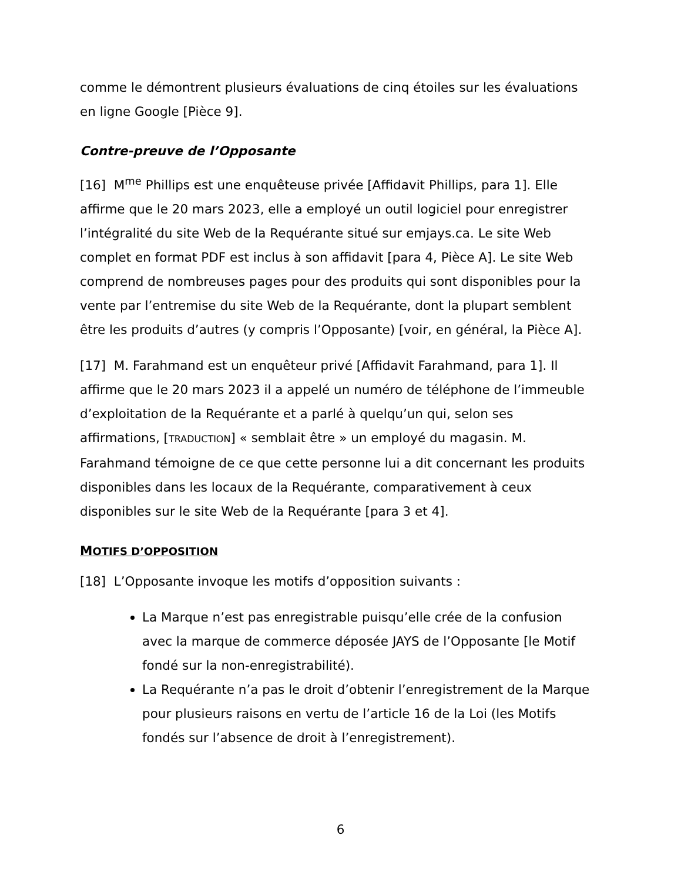comme le démontrent plusieurs évaluations de cinq étoiles sur les évaluations en ligne Google [Pièce 9].
Contre-preuve de l’Opposante
[16] M<sup>me</sup> Phillips est une enquêteuse privée [Affidavit Phillips, para 1]. Elle affirme que le 20 mars 2023, elle a employé un outil logiciel pour enregistrer l’intégralité du site Web de la Requérante situé sur emjays.ca. Le site Web complet en format PDF est inclus à son affidavit [para 4, Pièce A]. Le site Web comprend de nombreuses pages pour des produits qui sont disponibles pour la vente par l’entremise du site Web de la Requérante, dont la plupart semblent être les produits d’autres (y compris l’Opposante) [voir, en général, la Pièce A].
[17] M. Farahmand est un enquêteur privé [Affidavit Farahmand, para 1]. Il affirme que le 20 mars 2023 il a appelé un numéro de téléphone de l’immeuble d’exploitation de la Requérante et a parlé à quelqu’un qui, selon ses affirmations, [TRADUCTION] « semblait être » un employé du magasin. M. Farahmand témoigne de ce que cette personne lui a dit concernant les produits disponibles dans les locaux de la Requérante, comparativement à ceux disponibles sur le site Web de la Requérante [para 3 et 4].
MOTIFS D’OPPOSITION
[18] L’Opposante invoque les motifs d’opposition suivants :
La Marque n’est pas enregistrable puisqu’elle crée de la confusion avec la marque de commerce déposée JAYS de l’Opposante [le Motif fondé sur la non-enregistrabilité).
La Requérante n’a pas le droit d’obtenir l’enregistrement de la Marque pour plusieurs raisons en vertu de l’article 16 de la Loi (les Motifs fondés sur l’absence de droit à l’enregistrement).
6